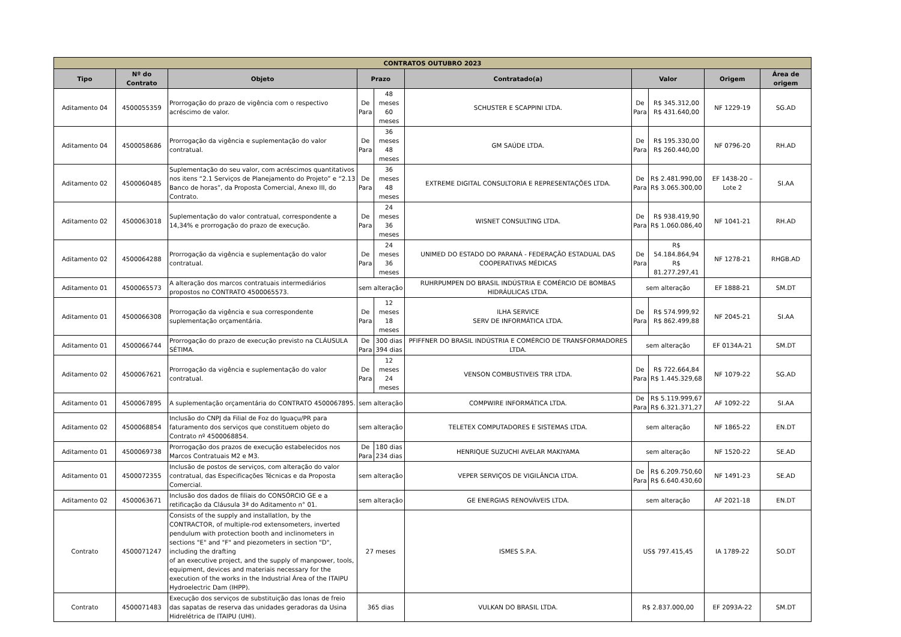| CONTRATOS OUTUBRO 2023 | | | | | | | | | |
| --- | --- | --- | --- | --- | --- | --- | --- | --- | --- |
| Tipo | Nº do Contrato | Objeto | Prazo | | Contratado(a) | Valor | | Origem | Área de origem |
| Aditamento 04 | 4500055359 | Prorrogação do prazo de vigência com o respectivo acréscimo de valor. | De Para | 48 meses 60 meses | SCHUSTER E SCAPPINI LTDA. | De Para | R$ 345.312,00 R$ 431.640,00 | NF 1229-19 | SG.AD |
| Aditamento 04 | 4500058686 | Prorrogação da vigência e suplementação do valor contratual. | De Para | 36 meses 48 meses | GM SAÚDE LTDA. | De Para | R$ 195.330,00 R$ 260.440,00 | NF 0796-20 | RH.AD |
| Aditamento 02 | 4500060485 | Suplementação do seu valor, com acréscimos quantitativos nos itens “2.1 Serviços de Planejamento do Projeto” e “2.13 Banco de horas”, da Proposta Comercial, Anexo III, do Contrato. | De Para | 36 meses 48 meses | EXTREME DIGITAL CONSULTORIA E REPRESENTAÇÕES LTDA. | De Para | R$ 2.481.990,00 R$ 3.065.300,00 | EF 1438-20 – Lote 2 | SI.AA |
| Aditamento 02 | 4500063018 | Suplementação do valor contratual, correspondente a 14,34% e prorrogação do prazo de execução. | De Para | 24 meses 36 meses | WISNET CONSULTING LTDA. | De Para | R$ 938.419,90 R$ 1.060.086,40 | NF 1041-21 | RH.AD |
| Aditamento 02 | 4500064288 | Prorrogação da vigência e suplementação do valor contratual. | De Para | 24 meses 36 meses | UNIMED DO ESTADO DO PARANÁ - FEDERAÇÃO ESTADUAL DAS COOPERATIVAS MÉDICAS | De Para | R$ 54.184.864,94 R$ 81.277.297,41 | NF 1278-21 | RHGB.AD |
| Aditamento 01 | 4500065573 | A alteração dos marcos contratuais intermediários propostos no CONTRATO 4500065573. | sem alteração | | RUHRPUMPEN DO BRASIL INDÚSTRIA E COMÉRCIO DE BOMBAS HIDRÁULICAS LTDA. | sem alteração | | EF 1888-21 | SM.DT |
| Aditamento 01 | 4500066308 | Prorrogação da vigência e sua correspondente suplementação orçamentária. | De Para | 12 meses 18 meses | ILHA SERVICE SERV DE INFORMÁTICA LTDA. | De Para | R$ 574.999,92 R$ 862.499,88 | NF 2045-21 | SI.AA |
| Aditamento 01 | 4500066744 | Prorrogação do prazo de execução previsto na CLÁUSULA SÉTIMA. | De Para | 300 dias 394 dias | PFIFFNER DO BRASIL INDÚSTRIA E COMÉRCIO DE TRANSFORMADORES LTDA. | sem alteração | | EF 0134A-21 | SM.DT |
| Aditamento 02 | 4500067621 | Prorrogação da vigência e suplementação do valor contratual. | De Para | 12 meses 24 meses | VENSON COMBUSTIVEIS TRR LTDA. | De Para | R$ 722.664,84 R$ 1.445.329,68 | NF 1079-22 | SG.AD |
| Aditamento 01 | 4500067895 | A suplementação orçamentária do CONTRATO 4500067895. | sem alteração | | COMPWIRE INFORMÁTICA LTDA. | De Para | R$ 5.119.999,67 R$ 6.321.371,27 | AF 1092-22 | SI.AA |
| Aditamento 02 | 4500068854 | Inclusão do CNPJ da Filial de Foz do Iguaçu/PR para faturamento dos serviços que constituem objeto do Contrato nº 4500068854. | sem alteração | | TELETEX COMPUTADORES E SISTEMAS LTDA. | sem alteração | | NF 1865-22 | EN.DT |
| Aditamento 01 | 4500069738 | Prorrogação dos prazos de execução estabelecidos nos Marcos Contratuais M2 e M3. | De Para | 180 dias 234 dias | HENRIQUE SUZUCHI AVELAR MAKIYAMA | sem alteração | | NF 1520-22 | SE.AD |
| Aditamento 01 | 4500072355 | Inclusão de postos de serviços, com alteração do valor contratual, das Especificações Técnicas e da Proposta Comercial. | sem alteração | | VEPER SERVIÇOS DE VIGILÂNCIA LTDA. | De Para | R$ 6.209.750,60 R$ 6.640.430,60 | NF 1491-23 | SE.AD |
| Aditamento 02 | 4500063671 | Inclusão dos dados de filiais do CONSÓRCIO GE e a retificação da Cláusula 3ª do Aditamento n° 01. | sem alteração | | GE ENERGIAS RENOVÁVEIS LTDA. | sem alteração | | AF 2021-18 | EN.DT |
| Contrato | 4500071247 | Consists of the supply and installatlon, by the CONTRACTOR, of multiple-rod extensometers, inverted pendulum with protection booth and inclinometers in sections "E" and "F" and piezometers in section "D", including the drafting of an executive project, and the supply of manpower, tools, equipment, devices and materiais necessary for the execution of the works in the Industrial Área of the ITAIPU Hydroelectric Dam (IHPP). | 27 meses | | ISMES S.P.A. | US$ 797.415,45 | | IA 1789-22 | SO.DT |
| Contrato | 4500071483 | Execução dos serviços de substituição das lonas de freio das sapatas de reserva das unidades geradoras da Usina Hidrelétrica de ITAIPU (UHI). | 365 dias | | VULKAN DO BRASIL LTDA. | R$ 2.837.000,00 | | EF 2093A-22 | SM.DT |